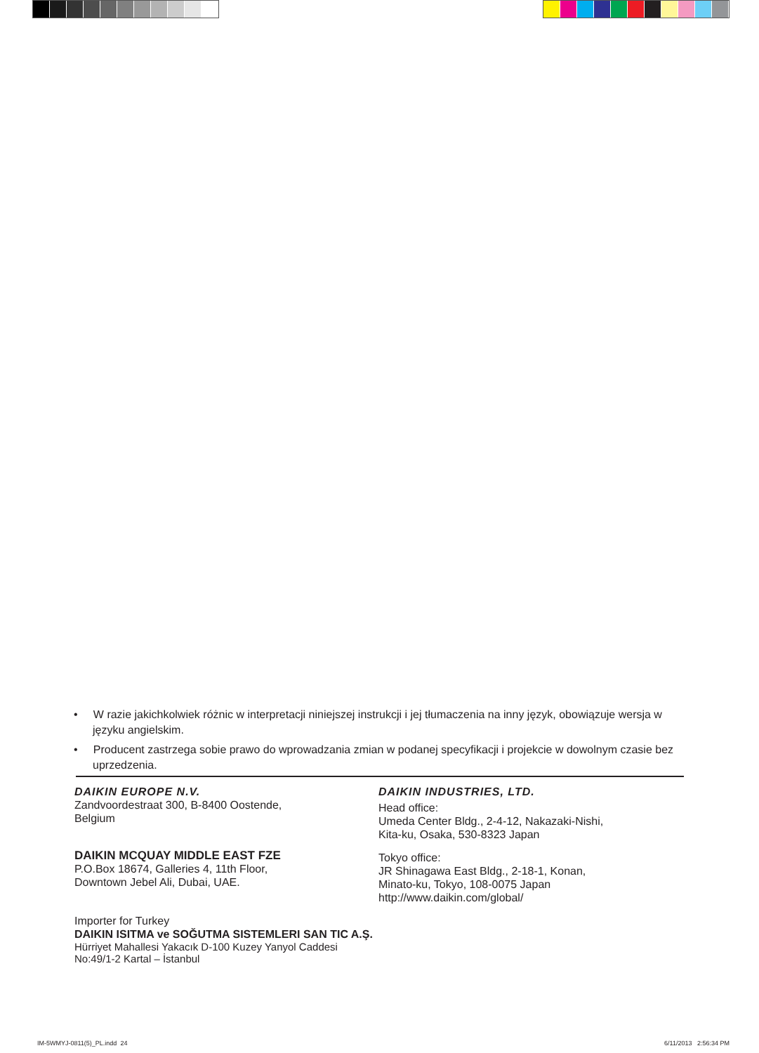• W razie jakichkolwiek różnic w interpretacji niniejszej instrukcji i jej tłumaczenia na inny język, obowiązuje wersja w języku angielskim.
• Producent zastrzega sobie prawo do wprowadzania zmian w podanej specyfikacji i projekcie w dowolnym czasie bez uprzedzenia.
DAIKIN EUROPE N.V.
Zandvoordestraat 300, B-8400 Oostende,
Belgium
DAIKIN MCQUAY MIDDLE EAST FZE
P.O.Box 18674, Galleries 4, 11th Floor,
Downtown Jebel Ali, Dubai, UAE.
Importer for Turkey
DAIKIN ISITMA ve SOĞUTMA SISTEMLERI SAN TIC A.Ş.
Hürriyet Mahallesi Yakacık D-100 Kuzey Yanyol Caddesi
No:49/1-2 Kartal – İstanbul
DAIKIN INDUSTRIES, LTD.
Head office:
Umeda Center Bldg., 2-4-12, Nakazaki-Nishi,
Kita-ku, Osaka, 530-8323 Japan
Tokyo office:
JR Shinagawa East Bldg., 2-18-1, Konan,
Minato-ku, Tokyo, 108-0075 Japan
http://www.daikin.com/global/
IM-5WMYJ-0811(5)_PL.indd 24 6/11/2013 2:56:34 PM